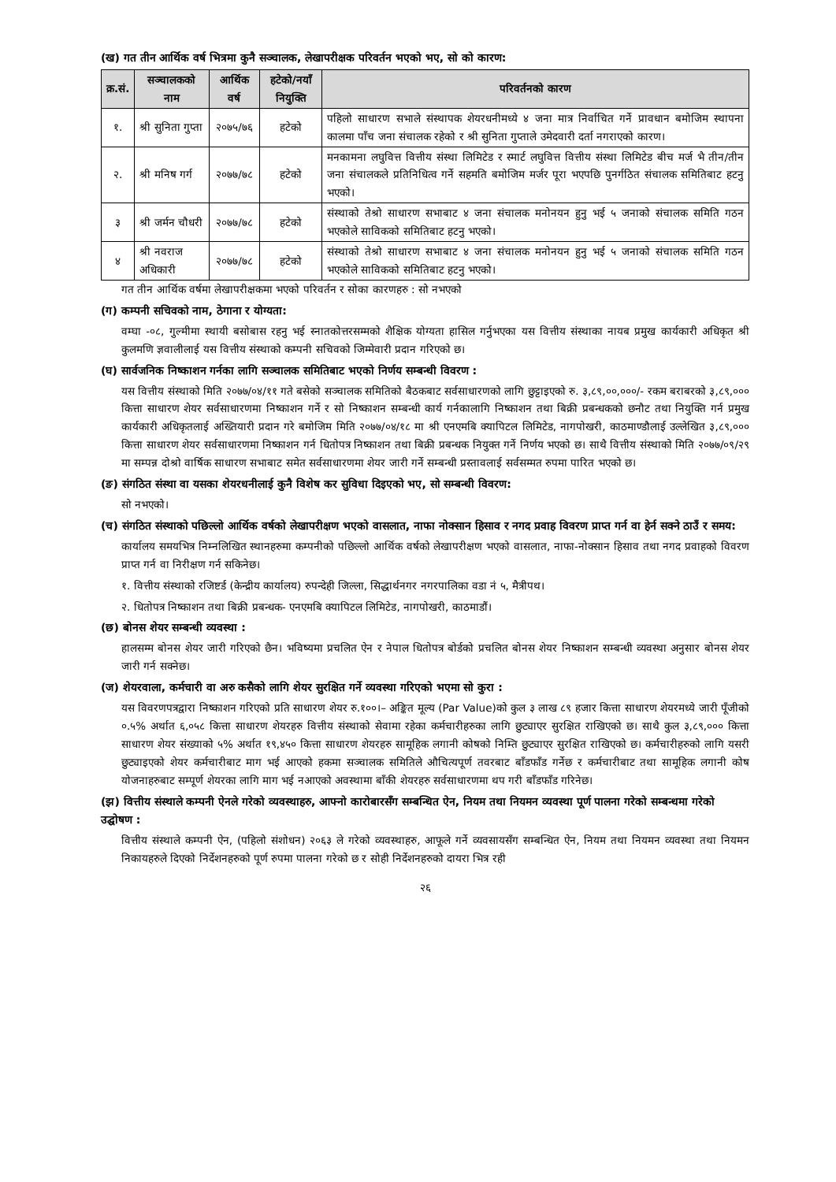(ख) गत तीन आर्थिक वर्ष भित्रमा कुनै सञ्चालक, लेखापरीक्षक परिवर्तन भएको भए, सो को कारण:
| क्र.सं. | सञ्चालकको नाम | आर्थिक वर्ष | हटेको/नयाँ नियुक्ति | परिवर्तनको कारण |
| --- | --- | --- | --- | --- |
| १. | श्री सुनिता गुप्ता | २०७५/७६ | हटेको | पहिलो साधारण सभाले संस्थापक शेयरधनीमध्ये ४ जना मात्र निर्वाचित गर्ने प्रावधान बमोजिम स्थापना कालमा पाँच जना संचालक रहेको र श्री सुनिता गुप्ताले उमेदवारी दर्ता नगराएको कारण। |
| २. | श्री मनिष गर्ग | २०७७/७८ | हटेको | मनकामना लघुवित्त वित्तीय संस्था लिमिटेड र स्मार्ट लघुवित्त वित्तीय संस्था लिमिटेड बीच मर्ज भै तीन/तीन जना संचालकले प्रतिनिधित्व गर्ने सहमति बमोजिम मर्जर पूरा भएपछि पुनर्गठित संचालक समितिबाट हटनु भएको। |
| ३ | श्री जर्मन चौधरी | २०७७/७८ | हटेको | संस्थाको तेश्रो साधारण सभाबाट ४ जना संचालक मनोनयन हुनु भई ५ जनाको संचालक समिति गठन भएकोले साविकको समितिबाट हटनु भएको। |
| ४ | श्री नवराज अधिकारी | २०७७/७८ | हटेको | संस्थाको तेश्रो साधारण सभाबाट ४ जना संचालक मनोनयन हुनु भई ५ जनाको संचालक समिति गठन भएकोले साविकको समितिबाट हटनु भएको। |
गत तीन आर्थिक वर्षमा लेखापरीक्षकमा भएको परिवर्तन र सोका कारणहरु : सो नभएको
(ग) कम्पनी सचिवको नाम, ठेगाना र योग्यता:
वम्घा -०८, गुल्मीमा स्थायी बसोबास रहनु भई स्नातकोत्तरसम्मको शैक्षिक योग्यता हासिल गर्नुभएका यस वित्तीय संस्थाका नायब प्रमुख कार्यकारी अधिकृत श्री कुलमणि ज्ञवालीलाई यस वित्तीय संस्थाको कम्पनी सचिवको जिम्मेवारी प्रदान गरिएको छ।
(घ) सार्वजनिक निष्काशन गर्नका लागि सञ्चालक समितिबाट भएको निर्णय सम्बन्धी विवरण :
यस वित्तीय संस्थाको मिति २०७७/०४/११ गते बसेको सञ्चालक समितिको बैठकबाट सर्वसाधारणको लागि छुट्टाइएको रु. ३,८९,००,०००/- रकम बराबरको ३,८९,००० कित्ता साधारण शेयर सर्वसाधारणमा निष्काशन गर्ने र सो निष्काशन सम्बन्धी कार्य गर्नकालागि निष्काशन तथा बिक्री प्रबन्धकको छनौट तथा नियुक्ति गर्न प्रमुख कार्यकारी अधिकृतलाई अख्तियारी प्रदान गरे बमोजिम मिति २०७७/०४/१८ मा श्री एनएमबि क्यापिटल लिमिटेड, नागपोखरी, काठमाण्डौलाई उल्लेखित ३,८९,००० कित्ता साधारण शेयर सर्वसाधारणमा निष्काशन गर्न धितोपत्र निष्काशन तथा बिक्री प्रबन्धक नियुक्त गर्ने निर्णय भएको छ। साथै वित्तीय संस्थाको मिति २०७७/०९/२९ मा सम्पन्न दोश्रो वार्षिक साधारण सभाबाट समेत सर्वसाधारणमा शेयर जारी गर्ने सम्बन्धी प्रस्तावलाई सर्वसम्मत रुपमा पारित भएको छ।
(ङ) संगठित संस्था वा यसका शेयरधनीलाई कुनै विशेष कर सुविधा दिइएको भए, सो सम्बन्धी विवरण:
सो नभएको।
(च) संगठित संस्थाको पछिल्लो आर्थिक वर्षको लेखापरीक्षण भएको वासलात, नाफा नोक्सान हिसाव र नगद प्रवाह विवरण प्राप्त गर्न वा हेर्न सक्ने ठाउँ र समय:
कार्यालय समयभित्र निम्नलिखित स्थानहरुमा कम्पनीको पछिल्लो आर्थिक वर्षको लेखापरीक्षण भएको वासलात, नाफा-नोक्सान हिसाव तथा नगद प्रवाहको विवरण प्राप्त गर्न वा निरीक्षण गर्न सकिनेछ।
१. वित्तीय संस्थाको रजिष्टर्ड (केन्द्रीय कार्यालय) रुपन्देही जिल्ला, सिद्धार्थनगर नगरपालिका वडा नं ५, मैत्रीपथ।
२. धितोपत्र निष्काशन तथा बिक्री प्रबन्धक- एनएमबि क्यापिटल लिमिटेड, नागपोखरी, काठमाडौं।
(छ) बोनस शेयर सम्बन्धी व्यवस्था :
हालसम्म बोनस शेयर जारी गरिएको छैन। भविष्यमा प्रचलित ऐन र नेपाल धितोपत्र बोर्डको प्रचलित बोनस शेयर निष्काशन सम्बन्धी व्यवस्था अनुसार बोनस शेयर जारी गर्न सक्नेछ।
(ज) शेयरवाला, कर्मचारी वा अरु कसैको लागि शेयर सुरक्षित गर्ने व्यवस्था गरिएको भएमा सो कुरा :
यस विवरणपत्रद्वारा निष्काशन गरिएको प्रति साधारण शेयर रु.१००।– अङ्कित मूल्य (Par Value)को कुल ३ लाख ८९ हजार कित्ता साधारण शेयरमध्ये जारी पूँजीको ०.५% अर्थात ६,०५८ कित्ता साधारण शेयरहरु वित्तीय संस्थाको सेवामा रहेका कर्मचारीहरुका लागि छुट्याएर सुरक्षित राखिएको छ। साथै कुल ३,८९,००० कित्ता साधारण शेयर संख्याको ५% अर्थात १९,४५० कित्ता साधारण शेयरहरु सामूहिक लगानी कोषको निम्ति छुट्याएर सुरक्षित राखिएको छ। कर्मचारीहरुको लागि यसरी छुट्याइएको शेयर कर्मचारीबाट माग भई आएको हकमा सञ्चालक समितिले औचित्यपूर्ण तवरबाट बाँडफाँड गर्नेछ र कर्मचारीबाट तथा सामूहिक लगानी कोष योजनाहरुबाट सम्पूर्ण शेयरका लागि माग भई नआएको अवस्थामा बाँकी शेयरहरु सर्वसाधारणमा थप गरी बाँडफाँड गरिनेछ।
(झ) वित्तीय संस्थाले कम्पनी ऐनले गरेको व्यवस्थाहरु, आफ्नो कारोबारसँग सम्बन्धित ऐन, नियम तथा नियमन व्यवस्था पूर्ण पालना गरेको सम्बन्धमा गरेको उद्घोषण :
वित्तीय संस्थाले कम्पनी ऐन, (पहिलो संशोधन) २०६३ ले गरेको व्यवस्थाहरु, आफूले गर्ने व्यवसायसँग सम्बन्धित ऐन, नियम तथा नियमन व्यवस्था तथा नियमन निकायहरुले दिएको निर्देशनहरुको पूर्ण रुपमा पालना गरेको छ र सोही निर्देशनहरुको दायरा भित्र रही
२६